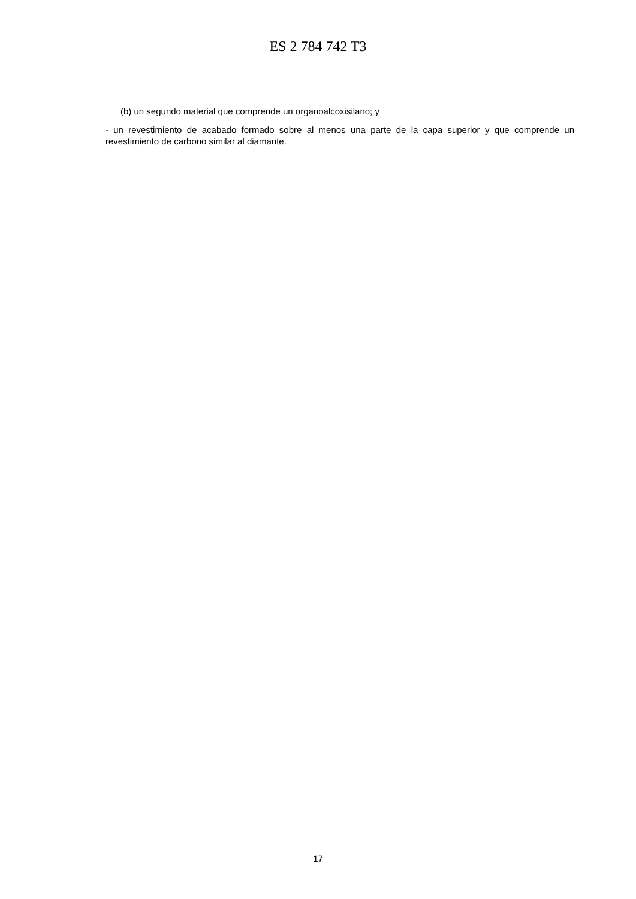ES 2 784 742 T3
(b) un segundo material que comprende un organoalcoxisilano; y
- un revestimiento de acabado formado sobre al menos una parte de la capa superior y que comprende un revestimiento de carbono similar al diamante.
17